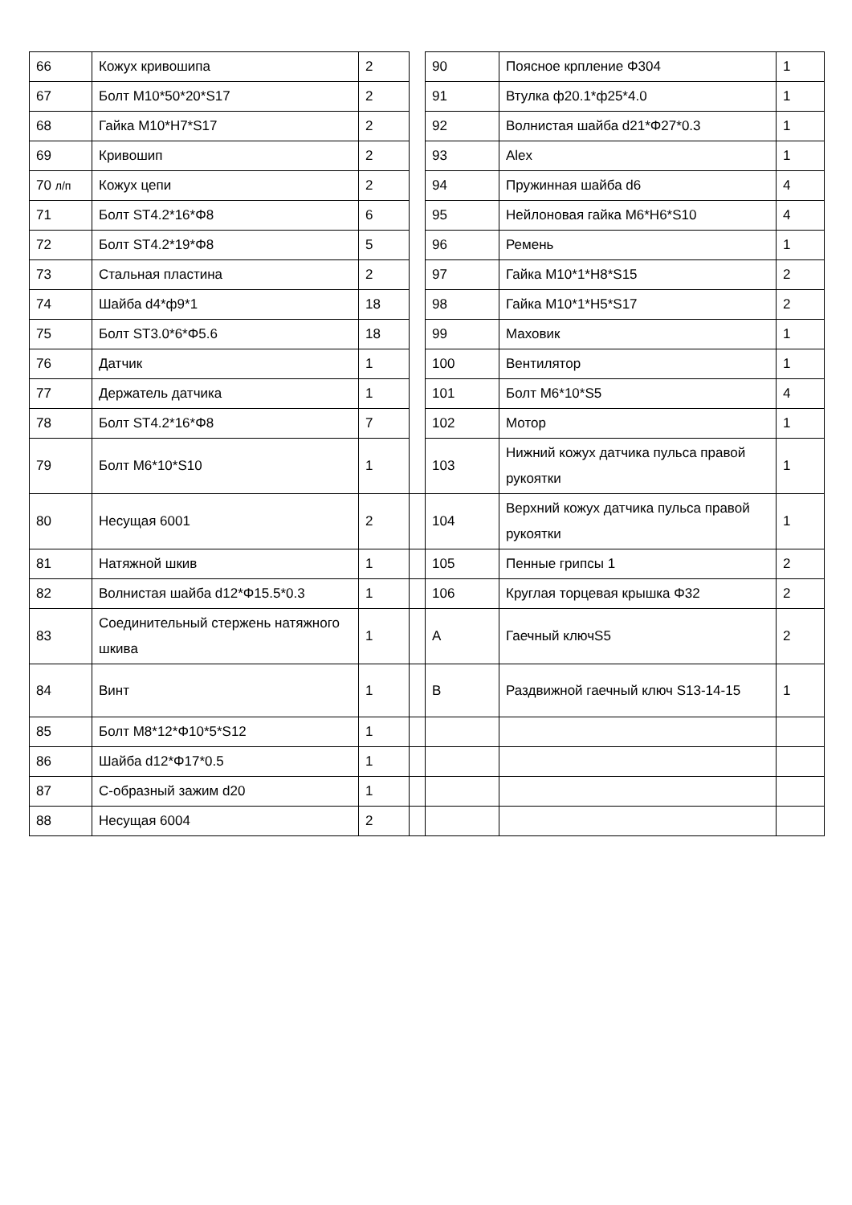| 66 | Кожух кривошипа | 2 | | 90 | Поясное крпление Φ304 | 1 |
| 67 | Болт M10*50*20*S17 | 2 | | 91 | Втулка ф20.1*ф25*4.0 | 1 |
| 68 | Гайка M10*H7*S17 | 2 | | 92 | Волнистая шайба d21*Φ27*0.3 | 1 |
| 69 | Кривошип | 2 | | 93 | Alex | 1 |
| 70 л/п | Кожух цепи | 2 | | 94 | Пружинная шайба d6 | 4 |
| 71 | Болт ST4.2*16*Φ8 | 6 | | 95 | Нейлоновая гайка M6*H6*S10 | 4 |
| 72 | Болт ST4.2*19*Φ8 | 5 | | 96 | Ремень | 1 |
| 73 | Стальная пластина | 2 | | 97 | Гайка M10*1*H8*S15 | 2 |
| 74 | Шайба d4*ф9*1 | 18 | | 98 | Гайка M10*1*H5*S17 | 2 |
| 75 | Болт ST3.0*6*Φ5.6 | 18 | | 99 | Маховик | 1 |
| 76 | Датчик | 1 | | 100 | Вентилятор | 1 |
| 77 | Держатель датчика | 1 | | 101 | Болт M6*10*S5 | 4 |
| 78 | Болт ST4.2*16*Φ8 | 7 | | 102 | Мотор | 1 |
| 79 | Болт M6*10*S10 | 1 | | 103 | Нижний кожух датчика пульса правой рукоятки | 1 |
| 80 | Несущая 6001 | 2 | | 104 | Верхний кожух датчика пульса правой рукоятки | 1 |
| 81 | Натяжной шкив | 1 | | 105 | Пенные грипсы 1 | 2 |
| 82 | Волнистая шайба d12*Φ15.5*0.3 | 1 | | 106 | Круглая торцевая крышка Φ32 | 2 |
| 83 | Соединительный стержень натяжного шкива | 1 | | A | Гаечный ключS5 | 2 |
| 84 | Винт | 1 | | B | Раздвижной гаечный ключ S13-14-15 | 1 |
| 85 | Болт M8*12*Φ10*5*S12 | 1 | | | | |
| 86 | Шайба d12*Φ17*0.5 | 1 | | | | |
| 87 | С-образный зажим d20 | 1 | | | | |
| 88 | Несущая 6004 | 2 | | | | |